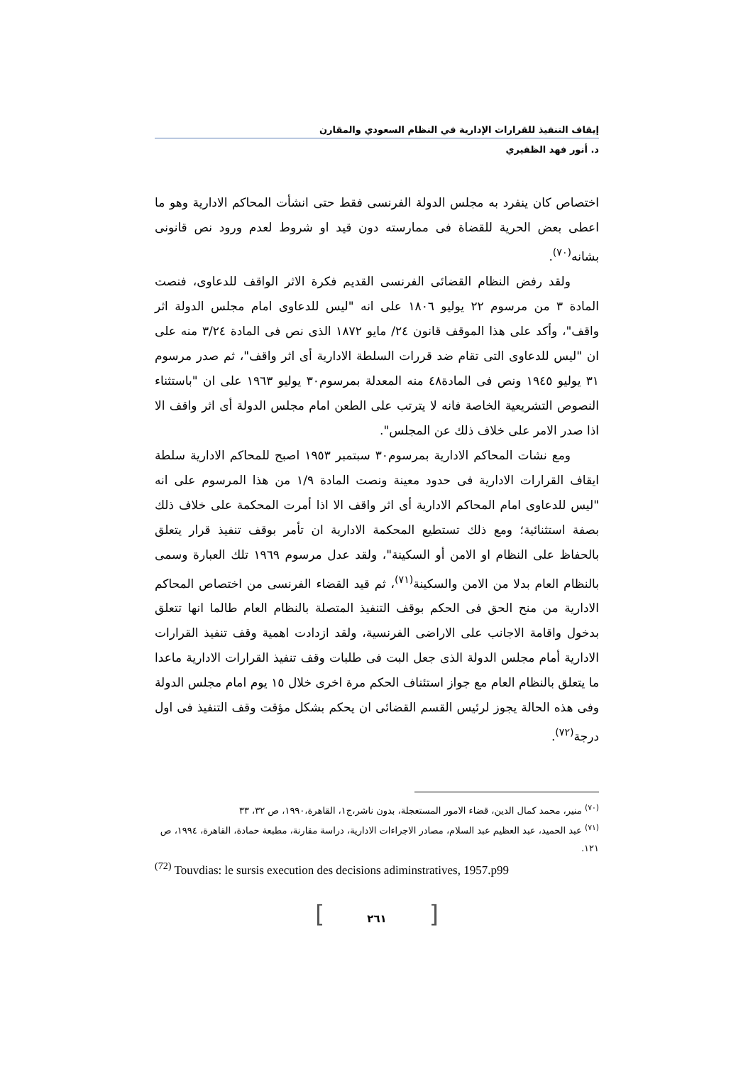إيقاف التنفيذ للقرارات الإدارية في النظام السعودي والمقارن
د. أنور فهد الظفيري
اختصاص كان ينفرد به مجلس الدولة الفرنسى فقط حتى انشأت المحاكم الادارية وهو ما اعطى بعض الحرية للقضاة فى ممارسته دون قيد او شروط لعدم ورود نص قانونى بشانه<sup>(٧٠)</sup>.
ولقد رفض النظام القضائى الفرنسى القديم فكرة الاثر الواقف للدعاوى، فنصت المادة ٣ من مرسوم ٢٢ يوليو ١٨٠٦ على انه "ليس للدعاوى امام مجلس الدولة اثر واقف"، وأكد على هذا الموقف قانون ٢٤/ مايو ١٨٧٢ الذى نص فى المادة ٣/٢٤ منه على ان "ليس للدعاوى التى تقام ضد قررات السلطة الادارية أى اثر واقف"، ثم صدر مرسوم ٣١ يوليو ١٩٤٥ ونص فى المادة٤٨ منه المعدلة بمرسوم٣٠ يوليو ١٩٦٣ على ان "باستثناء النصوص التشريعية الخاصة فانه لا يترتب على الطعن امام مجلس الدولة أى اثر واقف الا اذا صدر الامر على خلاف ذلك عن المجلس".
ومع نشات المحاكم الادارية بمرسوم٣٠ سبتمبر ١٩٥٣ اصبح للمحاكم الادارية سلطة ايقاف القرارات الادارية فى حدود معينة ونصت المادة ١/٩ من هذا المرسوم على انه "ليس للدعاوى امام المحاكم الادارية أى اثر واقف الا اذا أمرت المحكمة على خلاف ذلك بصفة استثنائية؛ ومع ذلك تستطيع المحكمة الادارية ان تأمر بوقف تنفيذ قرار يتعلق بالحفاظ على النظام او الامن أو السكينة"، ولقد عدل مرسوم ١٩٦٩ تلك العبارة وسمى بالنظام العام بدلا من الامن والسكينة<sup>(٧١)</sup>، ثم قيد القضاء الفرنسى من اختصاص المحاكم الادارية من منح الحق فى الحكم بوقف التنفيذ المتصلة بالنظام العام طالما انها تتعلق بدخول واقامة الاجانب على الاراضى الفرنسية، ولقد ازدادت اهمية وقف تنفيذ القرارات الادارية أمام مجلس الدولة الذى جعل البت فى طلبات وقف تنفيذ القرارات الادارية ماعدا ما يتعلق بالنظام العام مع جواز استئناف الحكم مرة اخرى خلال ١٥ يوم امام مجلس الدولة وفى هذه الحالة يجوز لرئيس القسم القضائى ان يحكم بشكل مؤقت وقف التنفيذ فى اول درجة<sup>(٧٢)</sup>.
<sup>(٧٠)</sup> منير، محمد كمال الدين، قضاء الامور المستعجلة، بدون ناشر،ج١، القاهرة،١٩٩٠، ص ٣٢، ٣٣
<sup>(٧١)</sup> عبد الحميد، عبد العظيم عبد السلام، مصادر الاجراءات الادارية، دراسة مقارنة، مطبعة حمادة، القاهرة، ١٩٩٤، ص ١٢١.
<sup>(72)</sup> Touvdias: le sursis execution des decisions adiminstratives, 1957.p99
[٢٦١]